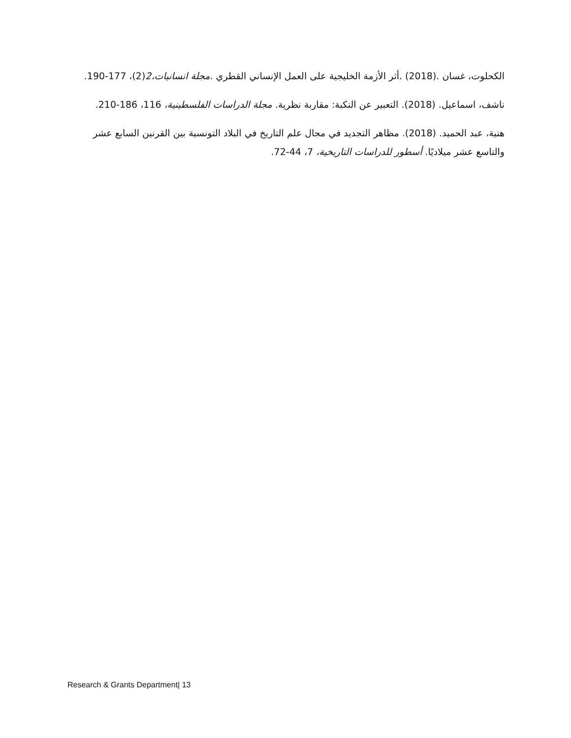الكحلوت، غسان .(2018) .أثر الأزمة الخليجية على العمل الإنساني القطري .مجلة انسانيات،2(2)، 177-190.
ناشف، اسماعيل. (2018). التعبير عن النكبة: مقاربة نظرية. مجلة الدراسات الفلسطينية، 116، 186-210.
هنية، عبد الحميد. (2018). مظاهر التجديد في مجال علم التاريخ في البلاد التونسية بين القرنين السابع عشر والتاسع عشر ميلاديًا. أسطور للدراسات التاريخية، 7، 44-72.
Research & Grants Department| 13